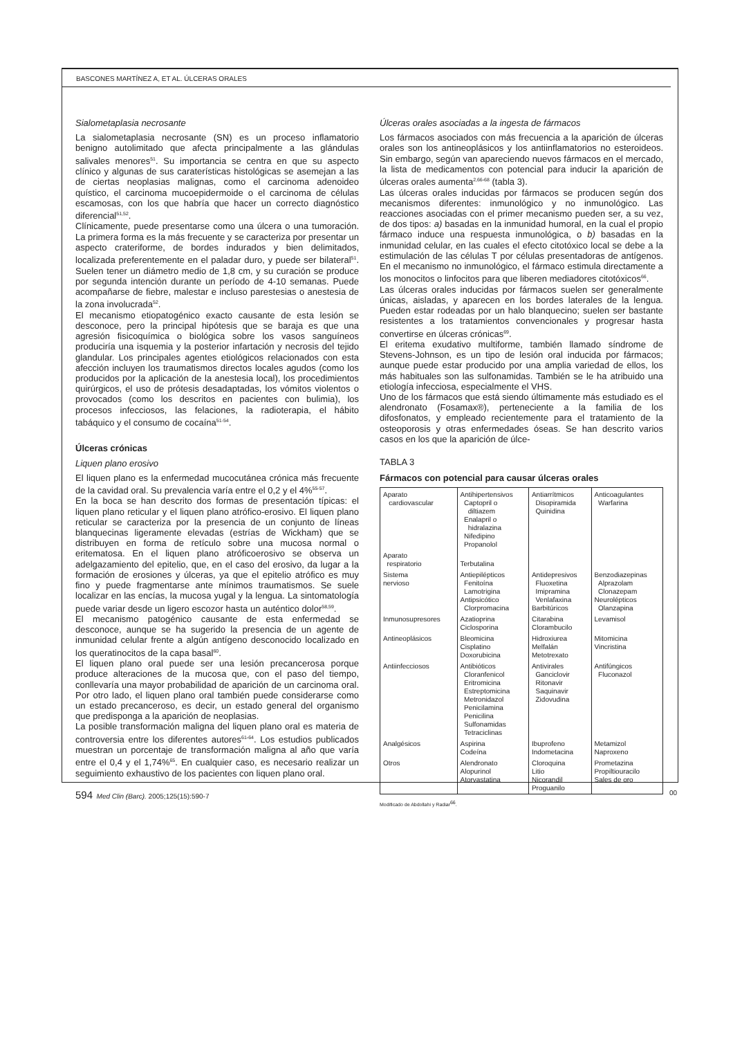BASCONES MARTÍNEZ A, ET AL. ÚLCERAS ORALES
Sialometaplasia necrosante
La sialometaplasia necrosante (SN) es un proceso inflamatorio benigno autolimitado que afecta principalmente a las glándulas salivales menores<sup>51</sup>. Su importancia se centra en que su aspecto clínico y algunas de sus caraterísticas histológicas se asemejan a las de ciertas neoplasias malignas, como el carcinoma adenoideo quístico, el carcinoma mucoepidermoide o el carcinoma de células escamosas, con los que habría que hacer un correcto diagnóstico diferencial<sup>51,52</sup>.
Clínicamente, puede presentarse como una úlcera o una tumoración. La primera forma es la más frecuente y se caracteriza por presentar un aspecto crateriforme, de bordes indurados y bien delimitados, localizada preferentemente en el paladar duro, y puede ser bilateral<sup>51</sup>. Suelen tener un diámetro medio de 1,8 cm, y su curación se produce por segunda intención durante un período de 4-10 semanas. Puede acompañarse de fiebre, malestar e incluso parestesias o anestesia de la zona involucrada<sup>52</sup>.
El mecanismo etiopatogénico exacto causante de esta lesión se desconoce, pero la principal hipótesis que se baraja es que una agresión fisicoquímica o biológica sobre los vasos sanguíneos produciría una isquemia y la posterior infartación y necrosis del tejido glandular. Los principales agentes etiológicos relacionados con esta afección incluyen los traumatismos directos locales agudos (como los producidos por la aplicación de la anestesia local), los procedimientos quirúrgicos, el uso de prótesis desadaptadas, los vómitos violentos o provocados (como los descritos en pacientes con bulimia), los procesos infecciosos, las felaciones, la radioterapia, el hábito tabáquico y el consumo de cocaína<sup>51-54</sup>.
Úlceras crónicas
Liquen plano erosivo
El liquen plano es la enfermedad mucocutánea crónica más frecuente de la cavidad oral. Su prevalencia varía entre el 0,2 y el 4%<sup>55-57</sup>.
En la boca se han descrito dos formas de presentación típicas: el liquen plano reticular y el liquen plano atrófico-erosivo. El liquen plano reticular se caracteriza por la presencia de un conjunto de líneas blanquecinas ligeramente elevadas (estrías de Wickham) que se distribuyen en forma de retículo sobre una mucosa normal o eritematosa. En el liquen plano atróficoerosivo se observa un adelgazamiento del epitelio, que, en el caso del erosivo, da lugar a la formación de erosiones y úlceras, ya que el epitelio atrófico es muy fino y puede fragmentarse ante mínimos traumatismos. Se suele localizar en las encías, la mucosa yugal y la lengua. La sintomatología puede variar desde un ligero escozor hasta un auténtico dolor<sup>58,59</sup>.
El mecanismo patogénico causante de esta enfermedad se desconoce, aunque se ha sugerido la presencia de un agente de inmunidad celular frente a algún antígeno desconocido localizado en los queratinocitos de la capa basal<sup>60</sup>.
El liquen plano oral puede ser una lesión precancerosa porque produce alteraciones de la mucosa que, con el paso del tiempo, conllevaría una mayor probabilidad de aparición de un carcinoma oral. Por otro lado, el liquen plano oral también puede considerarse como un estado precanceroso, es decir, un estado general del organismo que predisponga a la aparición de neoplasias.
La posible transformación maligna del liquen plano oral es materia de controversia entre los diferentes autores<sup>61-64</sup>. Los estudios publicados muestran un porcentaje de transformación maligna al año que varía entre el 0,4 y el 1,74%<sup>65</sup>. En cualquier caso, es necesario realizar un seguimiento exhaustivo de los pacientes con liquen plano oral.
Úlceras orales asociadas a la ingesta de fármacos
Los fármacos asociados con más frecuencia a la aparición de úlceras orales son los antineoplásicos y los antiinflamatorios no esteroideos. Sin embargo, según van apareciendo nuevos fármacos en el mercado, la lista de medicamentos con potencial para inducir la aparición de úlceras orales aumenta<sup>2,66-68</sup> (tabla 3).
Las úlceras orales inducidas por fármacos se producen según dos mecanismos diferentes: inmunológico y no inmunológico. Las reacciones asociadas con el primer mecanismo pueden ser, a su vez, de dos tipos: a) basadas en la inmunidad humoral, en la cual el propio fármaco induce una respuesta inmunológica, o b) basadas en la inmunidad celular, en las cuales el efecto citotóxico local se debe a la estimulación de las células T por células presentadoras de antígenos. En el mecanismo no inmunológico, el fármaco estimula directamente a los monocitos o linfocitos para que liberen mediadores citotóxicos<sup>66</sup>.
Las úlceras orales inducidas por fármacos suelen ser generalmente únicas, aisladas, y aparecen en los bordes laterales de la lengua. Pueden estar rodeadas por un halo blanquecino; suelen ser bastante resistentes a los tratamientos convencionales y progresar hasta convertirse en úlceras crónicas<sup>69</sup>.
El eritema exudativo multiforme, también llamado síndrome de Stevens-Johnson, es un tipo de lesión oral inducida por fármacos; aunque puede estar producido por una amplia variedad de ellos, los más habituales son las sulfonamidas. También se le ha atribuido una etiología infecciosa, especialmente el VHS.
Uno de los fármacos que está siendo últimamente más estudiado es el alendronato (Fosamax®), perteneciente a la familia de los difosfonatos, y empleado recientemente para el tratamiento de la osteoporosis y otras enfermedades óseas. Se han descrito varios casos en los que la aparición de úlce-
TABLA 3
Fármacos con potencial para causar úlceras orales
| Aparato cardiovascular | Antihipertensivos Captopril o diltiazem Enalapril o hidralazina Nifedipino Propanolol | Antiarrítmicos Disopiramida Quinidina | Anticoagulantes Warfarina |
| Aparato respiratorio | Terbutalina | | |
| Sistema nervioso | Antiepilépticos Fenitoína Lamotrigina Antipsicótico Clorpromacina | Antidepresivos Fluoxetina Imipramina Venlafaxina Barbitúricos | Benzodiazepinas Alprazolam Clonazepam Neurolépticos Olanzapina |
| Inmunosupresores | Azatioprina Ciclosporina | Citarabina Clorambucilo | Levamisol |
| Antineoplásicos | Bleomicina Cisplatino Doxorubicina | Hidroxiurea Melfalán Metotrexato | Mitomicina Vincristina |
| Antiinfecciosos | Antibióticos Cloranfenicol Eritromicina Estreptomicina Metronidazol Penicilamina Penicilina Sulfonamidas Tetraciclinas | Antivirales Ganciclovir Ritonavir Saquinavir Zidovudina | Antifúngicos Fluconazol |
| Analgésicos | Aspirina Codeína | Ibuprofeno Indometacina | Metamizol Naproxeno |
| Otros | Alendronato Alopurinol Atorvastatina | Cloroquina Litio Nicorandil Proguanilo | Prometazina Propiltiouracilo Sales de oro |
Modificado de Abdollahi y Radiar<sup>66</sup>.
594 Med Clin (Barc). 2005;125(15):590-7 00